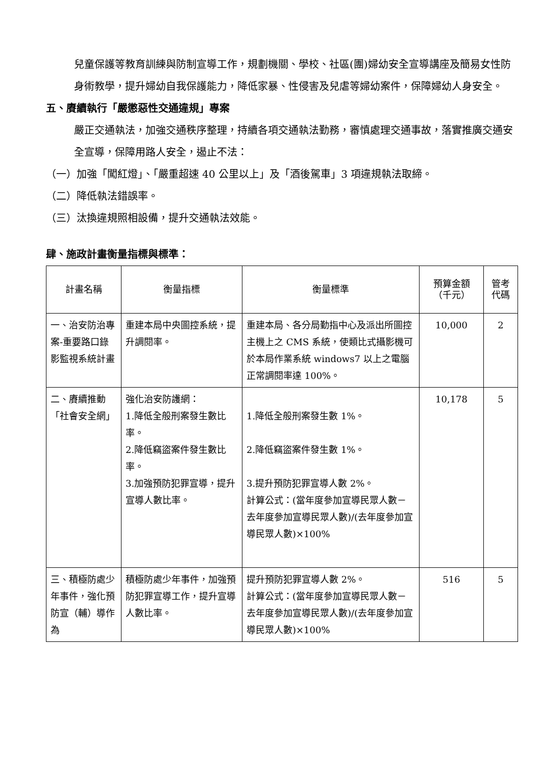兒童保護等教育訓練與防制宣導工作，規劃機關、學校、社區(團)婦幼安全宣導講座及簡易女性防身術教學，提升婦幼自我保護能力，降低家暴、性侵害及兒虐等婦幼案件，保障婦幼人身安全。
五、賡續執行「嚴懲惡性交通違規」專案
嚴正交通執法，加強交通秩序整理，持續各項交通執法勤務，審慎處理交通事故，落實推廣交通安全宣導，保障用路人安全，遏止不法：
（一）加強「闖紅燈」、「嚴重超速 40 公里以上」及「酒後駕車」3 項違規執法取締。
（二）降低執法錯誤率。
（三）汰換違規照相設備，提升交通執法效能。
肆、施政計畫衡量指標與標準：
| 計畫名稱 | 衡量指標 | 衡量標準 | 預算金額 （千元） | 管考 代碼 |
| --- | --- | --- | --- | --- |
| 一、治安防治專案-重要路口錄影監視系統計畫 | 重建本局中央圖控系統，提升調閱率。 | 重建本局、各分局勤指中心及派出所圖控主機上之 CMS 系統，使類比式攝影機可於本局作業系統 windows7 以上之電腦正常調閱率達 100%。 | 10,000 | 2 |
| 二、賡續推動「社會安全網」 | 強化治安防護網： 1.降低全般刑案發生數比率。 2.降低竊盜案件發生數比率。 3.加強預防犯罪宣導，提升宣導人數比率。 | 1.降低全般刑案發生數 1%。 2.降低竊盜案件發生數 1%。 3.提升預防犯罪宣導人數 2%。 計算公式：(當年度參加宣導民眾人數－去年度參加宣導民眾人數)/(去年度參加宣導民眾人數)×100% | 10,178 | 5 |
| 三、積極防處少年事件，強化預防宣（輔）導作為 | 積極防處少年事件，加強預防犯罪宣導工作，提升宣導人數比率。 | 提升預防犯罪宣導人數 2%。 計算公式：(當年度參加宣導民眾人數－去年度參加宣導民眾人數)/(去年度參加宣導民眾人數)×100% | 516 | 5 |